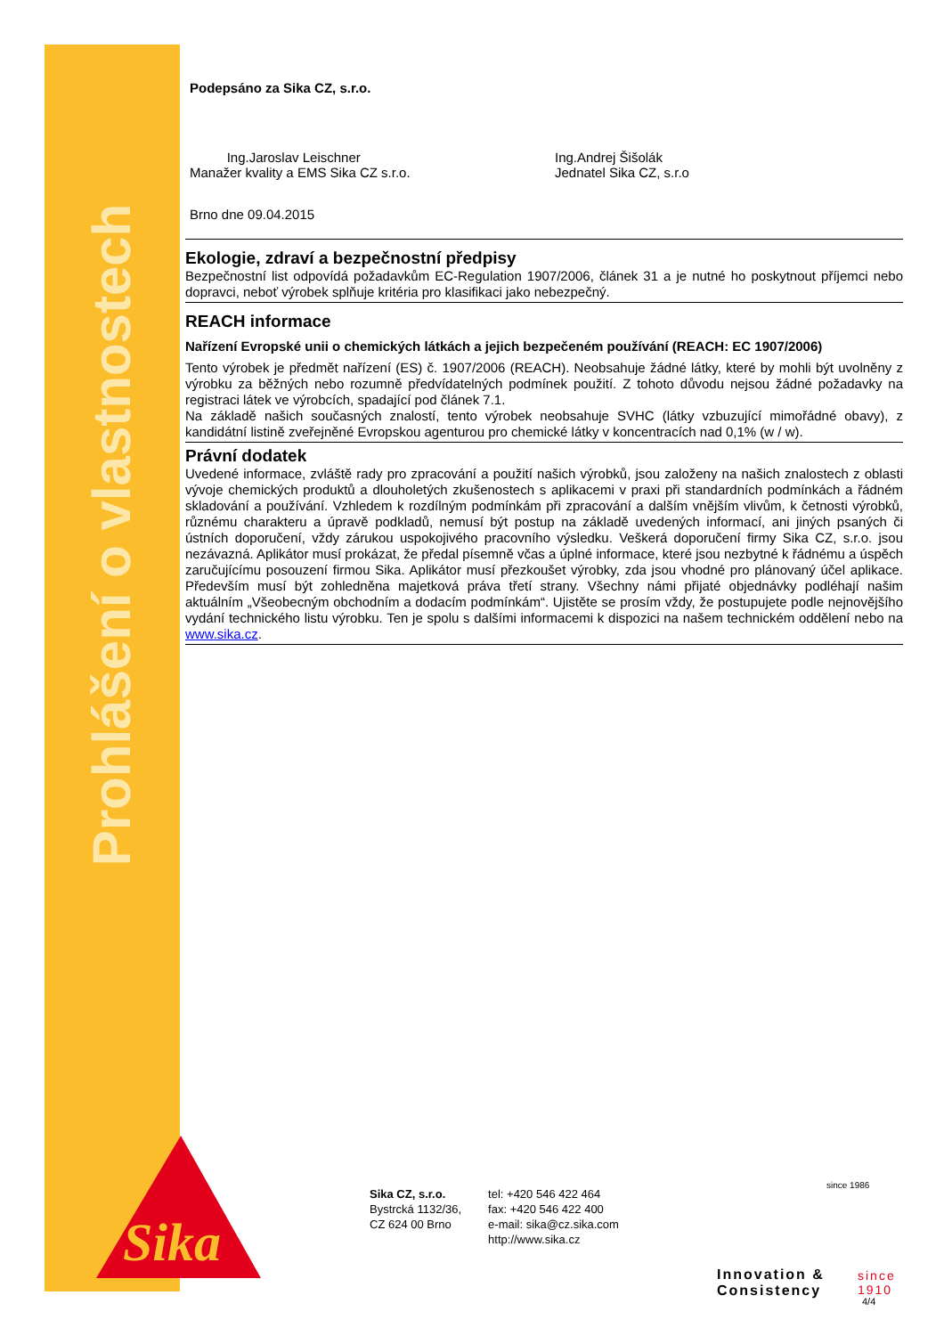Prohlášení o vlastnostech
Sika
Podepsáno za Sika CZ, s.r.o.
Ing.Jaroslav Leischner
Manažer kvality a EMS Sika CZ s.r.o.
Ing.Andrej Šišolák
Jednatel Sika CZ, s.r.o
Brno dne 09.04.2015
Ekologie, zdraví a bezpečnostní předpisy
Bezpečnostní list odpovídá požadavkům EC-Regulation 1907/2006, článek 31 a je nutné ho poskytnout příjemci nebo dopravci, neboť výrobek splňuje kritéria pro klasifikaci jako nebezpečný.
REACH informace
Nařízení Evropské unii o chemických látkách a jejich bezpečeném používání (REACH: EC 1907/2006)
Tento výrobek je předmět nařízení (ES) č. 1907/2006 (REACH). Neobsahuje žádné látky, které by mohli být uvolněny z výrobku za běžných nebo rozumně předvídatelných podmínek použití. Z tohoto důvodu nejsou žádné požadavky na registraci látek ve výrobcích, spadající pod článek 7.1.
Na základě našich současných znalostí, tento výrobek neobsahuje SVHC (látky vzbuzující mimořádné obavy), z kandidátní listině zveřejněné Evropskou agenturou pro chemické látky v koncentracích nad 0,1% (w / w).
Právní dodatek
Uvedené informace, zvláště rady pro zpracování a použití našich výrobků, jsou založeny na našich znalostech z oblasti vývoje chemických produktů a dlouholetých zkušenostech s aplikacemi v praxi při standardních podmínkách a řádném skladování a používání. Vzhledem k rozdílným podmínkám při zpracování a dalším vnějším vlivům, k četnosti výrobků, různému charakteru a úpravě podkladů, nemusí být postup na základě uvedených informací, ani jiných psaných či ústních doporučení, vždy zárukou uspokojivého pracovního výsledku. Veškerá doporučení firmy Sika CZ, s.r.o. jsou nezávazná. Aplikátor musí prokázat, že předal písemně včas a úplné informace, které jsou nezbytné k řádnému a úspěch zaručujícímu posouzení firmou Sika. Aplikátor musí přezkoušet výrobky, zda jsou vhodné pro plánovaný účel aplikace. Především musí být zohledněna majetková práva třetí strany. Všechny námi přijaté objednávky podléhají našim aktuálním „Všeobecným obchodním a dodacím podmínkám“. Ujistěte se prosím vždy, že postupujete podle nejnovějšího vydání technického listu výrobku. Ten je spolu s dalšími informacemi k dispozici na našem technickém oddělení nebo na www.sika.cz.
Sika CZ, s.r.o.
Bystrcká 1132/36,
CZ 624 00 Brno
tel: +420 546 422 464
fax: +420 546 422 400
e-mail: sika@cz.sika.com
http://www.sika.cz
since 1986
Innovation &
Consistency
since
1910
4/4